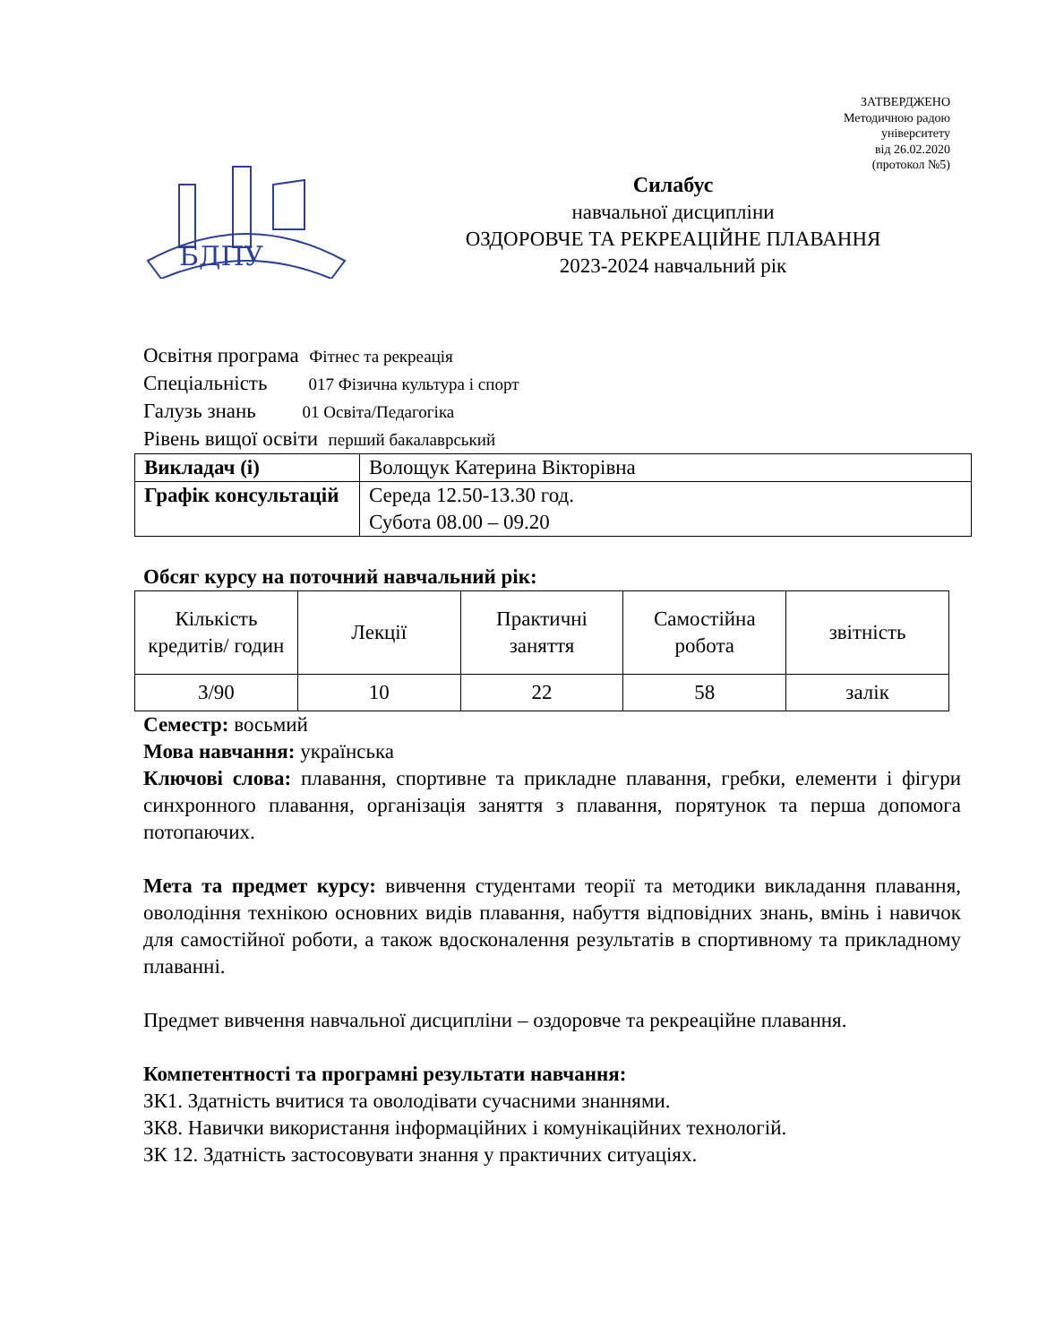ЗАТВЕРДЖЕНО
Методичною радою
університету
від 26.02.2020
(протокол №5)
БДПУ
Силабус
навчальної дисципліни
ОЗДОРОВЧЕ ТА РЕКРЕАЦІЙНЕ ПЛАВАННЯ
2023-2024 навчальний рік
Освітня програма Фітнес та рекреація
Спеціальність 017 Фізична культура і спорт
Галузь знань 01 Освіта/Педагогіка
Рівень вищої освіти перший бакалаврський
| Викладач (і) | Волощук Катерина Вікторівна |
| Графік консультацій | Середа 12.50-13.30 год. Субота 08.00 – 09.20 |
Обсяг курсу на поточний навчальний рік:
| Кількість кредитів/ годин | Лекції | Практичні заняття | Самостійна робота | звітність |
| --- | --- | --- | --- | --- |
| 3/90 | 10 | 22 | 58 | залік |
Семестр: восьмий
Мова навчання: українська
Ключові слова: плавання, спортивне та прикладне плавання, гребки, елементи і фігури синхронного плавання, організація заняття з плавання, порятунок та перша допомога потопаючих.
Мета та предмет курсу: вивчення студентами теорії та методики викладання плавання, оволодіння технікою основних видів плавання, набуття відповідних знань, вмінь і навичок для самостійної роботи, а також вдосконалення результатів в спортивному та прикладному плаванні.
Предмет вивчення навчальної дисципліни – оздоровче та рекреаційне плавання.
Компетентності та програмні результати навчання:
ЗК1. Здатність вчитися та оволодівати сучасними знаннями.
ЗК8. Навички використання інформаційних і комунікаційних технологій.
ЗК 12. Здатність застосовувати знання у практичних ситуаціях.